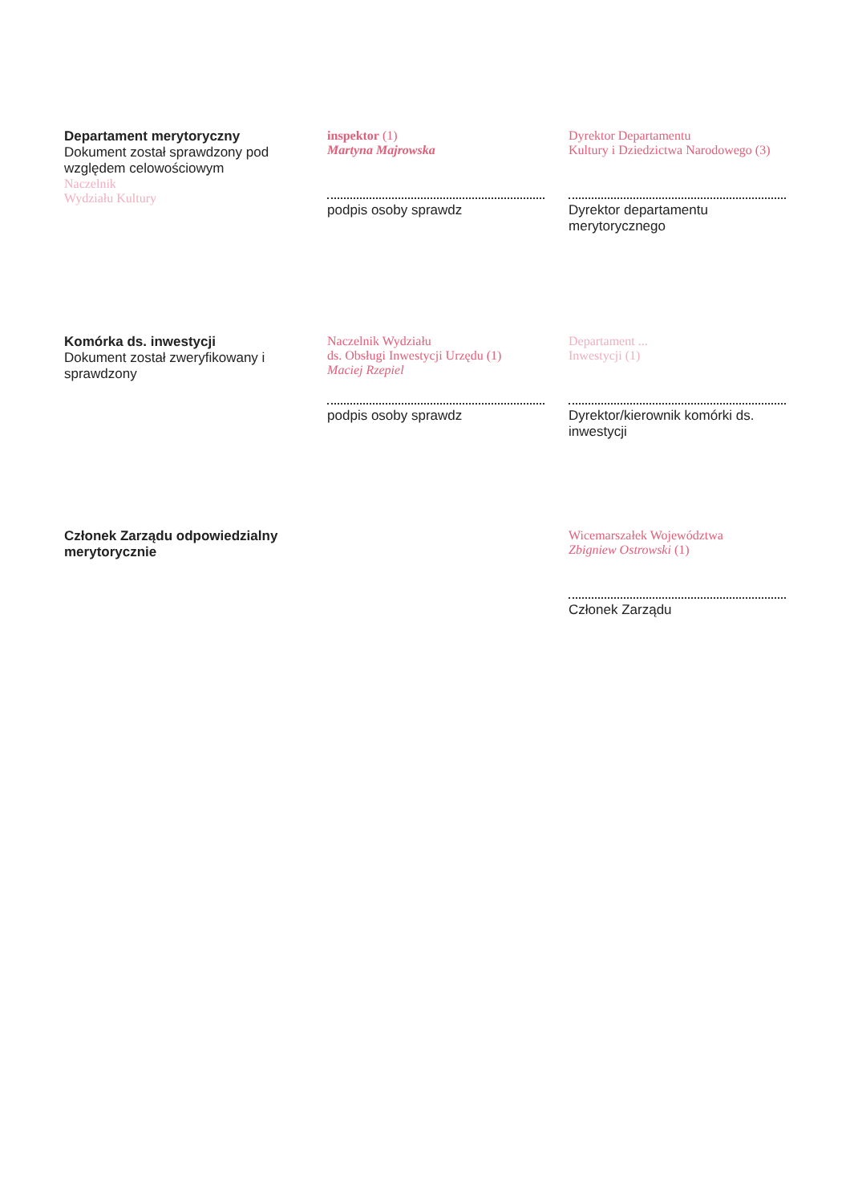Departament merytoryczny
Dokument został sprawdzony pod względem celowościowym
Naczelnik
Wydziału Kultury
inspektor (1)
Martyna Majrowska
podpis osoby sprawdz
Dyrektor Departamentu
Kultury i Dziedzictwa Narodowego (3)
Dyrektor departamentu merytorycznego
Komórka ds. inwestycji
Dokument został zweryfikowany i sprawdzony
Naczelnik Wydziału
ds. Obsługi Inwestycji Urzędu (1)
Maciej Rzepiel
podpis osoby sprawdz
Departament ...
Inwestycji (1)
Dyrektor/kierownik komórki ds. inwestycji
Członek Zarządu odpowiedzialny merytorycznie
Wicemarszałek Województwa
Zbigniew Ostrowski (1)
Członek Zarządu